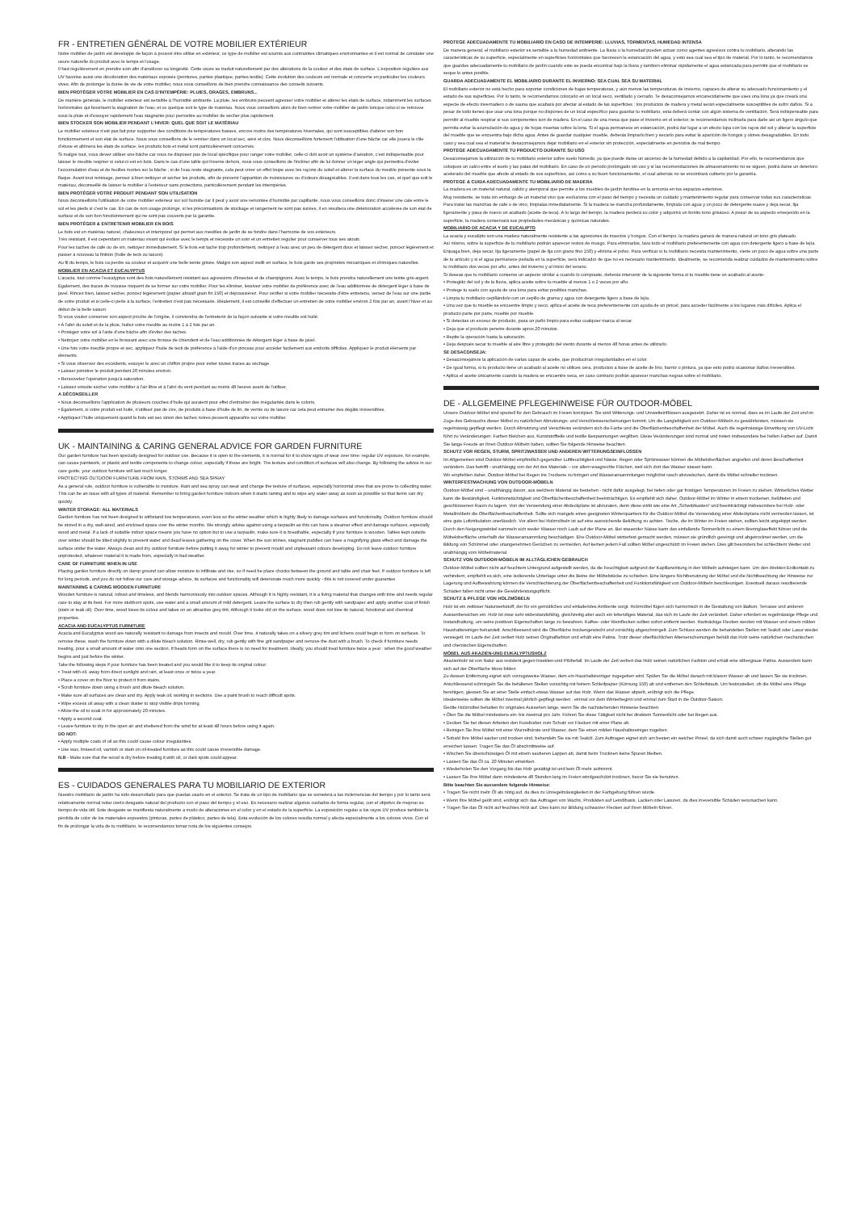FR - ENTRETIEN GÉNÉRAL DE VOTRE MOBILIER EXTÉRIEUR
Notre mobilier de jardin est développé de façon à pouvoir être utilisé en extérieur, ce type de mobilier est soumis aux contraintes climatiques environnantes et il est normal de constater une usure naturelle du produit avec le temps et l'usage.
Il faut régulièrement en prendre soin afin d'améliorer sa longévité. Cette usure se traduit naturellement par des altérations de la couleur et des états de surface. L'exposition régulière aux UV favorise aussi une décoloration des matériaux exposés (peintures, parties plastique, parties textile). Cette évolution des couleurs est normale et concerne en particulier les couleurs vives. Afin de prolonger la durée de vie de votre mobilier, nous vous conseillons de bien prendre connaissance des conseils suivants.
BIEN PROTÉGER VOTRE MOBILIER EN CAS D'INTEMPÉRIE: PLUIES, ORAGES, EMBRUNS...
De manière générale, le mobilier extérieur est sensible à l'humidité ambiante. La pluie, les embruns peuvent agresser votre mobilier et altérer les états de surface, notamment les surfaces horizontales qui favorisent la stagnation de l'eau; et ce quelque soit le type de matériau. Nous vous conseillons alors de bien rentrer votre mobilier de jardin lorsque celui-ci se retrouve sous la pluie et d'essuyer rapidement l'eau stagnante pour permettre au mobilier de sécher plus rapidement.
BIEN STOCKER SON MOBILIER PENDANT L'HIVER: QUEL QUE SOIT LE MATÉRIAU
Le mobilier extérieur n'est pas fait pour supporter des conditions de températures basses, encore moins des températures hivernales, qui sont susceptibles d'altérer son bon fonctionnement et son état de surface. Nous vous conseillons de le remiser dans un local sec, aéré et clos. Nous déconseillons fortement l'utilisation d'une bâche car elle jouera le rôle d'étuve et abîmera les états de surface; les produits bois et métal sont particulièrement concernés.
Si malgré tout, vous devez utiliser une bâche car vous ne disposez pas de local spécifique pour ranger votre mobilier, celle-ci doit avoir un système d'aération, c'est indispensable pour laisser le meuble respirer si celui-ci est en bois. Dans le cas d'une table qui hiverne dehors, nous vous conseillons de l'incliner afin de lui donner un léger angle qui permettra d'éviter l'accumulation d'eau et de feuilles mortes sur la bâche ; si de l'eau reste stagnante, cela peut créer un effet loupe avec les rayons du soleil et altérer la surface du meuble présente sous la flaque. Avant tout remisage, pensez à bien nettoyer et sécher les produits, afin de prévenir l'apparition de moisissures ou d'odeurs désagréables. Il est dans tous les cas, et quel que soit le matériau, déconseillé de laisser le mobilier à l'extérieur sans protections, particulièrement pendant les intempéries.
BIEN PROTÉGER VOTRE PRODUIT PENDANT SON UTILISATION
Nous déconseillons l'utilisation de votre mobilier extérieur sur sol humide car il peut y avoir une remontée d'humidité par capillarité, nous vous conseillons donc d'insérer une cale entre le sol et les pieds si c'est le cas. En cas de non usage prolongé, si les préconisations de stockage et rangement ne sont pas suivies, il en résultera une détérioration accélérée de son état de surface et de son bon fonctionnement qui ne sont pas couverts par la garantie.
BIEN PROTÉGER & ENTRETENIR MOBILIER EN BOIS
Le bois est un matériau naturel, chaleureux et intemporel qui permet aux meubles de jardin de se fondre dans l'harmonie de vos extérieurs.
Très résistant, il est cependant un matériau vivant qui évolue avec le temps et nécessite un soin et un entretien régulier pour conserver tous ses atouts.
Pour les taches de café ou de vin, nettoyez immédiatement. Si le bois est taché trop profondément, nettoyez à l'eau avec un peu de détergent doux et laissez sécher, poncez légèrement et passer à nouveau la finition (huile de teck ou lasuré).
Au fil du temps, le bois va perdre sa couleur et acquérir une belle teinte grisée. Malgré son aspect vieilli en surface, le bois garde ses propriétés mécaniques et chimiques naturelles.
MOBILIER EN ACACIA ET EUCALYPTUS
L'acacia, tout comme l'eucalyptus sont des bois naturellement résistant aux agressions d'insectes et de champignons. Avec le temps, le bois prendra naturellement une teinte gris-argent. Également, des traces de mousse risquent de se former sur votre mobilier. Pour les éliminer, lessivez votre mobilier de préférence avec de l'eau additionnée de détergent léger à base de javel. Rincez bien, laissez sécher, poncez légèrement (papier abrasif grain fin 150) et dépoussiérez. Pour vérifier si votre mobilier nécessite d'être entretenu, versez de l'eau sur une partie de votre produit et si celle-ci perle à la surface, l'entretien n'est pas nécessaire. Idéalement, il est conseillé d'effectuer un entretien de votre mobilier environ 2 fois par an, avant l'hiver et au début de la belle saison.
Si vous voulez conserver son aspect proche de l'origine, il conviendra de l'entretenir de la façon suivante si votre meuble est huilé:
• À l'abri du soleil et de la pluie, huilez votre meuble au moins 1 à 2 fois par an.
• Protégez votre sol à l'aide d'une bâche afin d'éviter des taches.
• Nettoyez votre mobilier en le brossant avec une brosse de chiendent et de l'eau additionnée de détergent léger à base de javel.
• Une fois votre meuble propre et sec, appliquez l'huile de teck de préférence à l'aide d'un pinceau pour accéder facilement aux endroits difficiles. Appliquez le produit éléments par éléments.
• Si vous observez des excédents, essuyer le avec un chiffon propre pour éviter toutes traces au séchage.
• Laisser pénétrer le produit pendant 20 minutes environ.
• Renouvelez l'opération jusqu'à saturation.
• Laissez ensuite sécher votre mobilier à l'air libre et à l'abri du vent pendant au moins 48 heures avant de l'utiliser.
A DÉCONSEILLER
• Nous déconseillons l'application de plusieurs couches d'huile qui auraient pour effet d'entraîner des irrégularités dans le coloris.
• Également, si votre produit est huilé, n'utilisez pas de cire, de produits à base d'huile de lin, de vernis ou de lasuré car cela peut entrainer des dégâts irréversibles.
• Appliquez l'huile uniquement quand le bois est sec sinon des taches noires peuvent apparaître sur votre mobilier.
UK - MAINTAINING & CARING GENERAL ADVICE FOR GARDEN FURNITURE
Our garden furniture has been specially designed for outdoor use. Because it is open to the elements, it is normal for it to show signs of wear over time: regular UV exposure, for example, can cause paintwork, or plastic and textile components to change colour, especially if these are bright. The texture and condition of surfaces will also change. By following the advice in our care guide, your outdoor furniture will last much longer.
PROTECTING OUTDOOR FURNITURE FROM RAIN, STORMS AND SEA SPRAY
As a general rule, outdoor furniture is vulnerable to moisture. Rain and sea spray can wear and change the texture of surfaces, especially horizontal ones that are prone to collecting water. This can be an issue with all types of material. Remember to bring garden furniture indoors when it starts raining and to wipe any water away as soon as possible so that items can dry quickly.
WINTER STORAGE: ALL MATERIALS
Garden furniture has not been designed to withstand low temperatures; even less so the winter weather which is highly likely to damage surfaces and functionality. Outdoor furniture should be stored in a dry, well-aired, and enclosed space over the winter months. We strongly advise against using a tarpaulin as this can have a steamer effect and damage surfaces, especially wood and metal. If a lack of suitable indoor space means you have no option but to use a tarpaulin, make sure it is breathable, especially if your furniture is wooden. Tables kept outside over winter should be tilted slightly to prevent water and dead leaves gathering on the cover. When the sun shines, stagnant puddles can have a magnifying glass effect and damage the surface under the water. Always clean and dry outdoor furniture before putting it away for winter to prevent mould and unpleasant odours developing. Do not leave outdoor furniture unprotected, whatever material it is made from, especially in bad weather.
CARE OF FURNITURE WHEN IN USE
Placing garden furniture directly on damp ground can allow moisture to infiltrate and rise, so if need be place chocks between the ground and table and chair feet. If outdoor furniture is left for long periods, and you do not follow our care and storage advice, its surfaces and functionality will deteriorate much more quickly - this is not covered under guarantee
MAINTAINING & CARING WOODEN FURNITURE
Wooden furniture is natural, robust and timeless, and blends harmoniously into outdoor spaces. Although it is highly resistant, it is a living material that changes with time and needs regular care to stay at its best. For more stubborn spots, use water and a small amount of mild detergent. Leave the surface to dry then rub gently with sandpaper and apply another coat of finish (stain or teak oil). Over time, wood loses its colour and takes on an attractive grey tint. Although it looks old on the surface, wood does not lose its natural, functional and chemical properties.
ACACIA AND EUCALYPTUS FURNITURE
Acacia and Eucalyptus wood are naturally resistant to damage from insects and mould. Over time, it naturally takes on a silvery grey tint and lichens could begin to form on surfaces. To remove these, wash the furniture down with a dilute bleach solution. Rinse well, dry, rub gently with fine grit sandpaper and remove the dust with a brush. To check if furniture needs treating, pour a small amount of water onto one section. If beads form on the surface there is no need for treatment. Ideally, you should treat furniture twice a year : when the good weather begins and just before the winter.
Take the following steps if your furniture has been treated and you would like it to keep its original colour:
• Treat with oil, away from direct sunlight and rain, at least once or twice a year.
• Place a cover on the floor to protect it from stains.
• Scrub furniture down using a brush and dilute bleach solution.
• Make sure all surfaces are clean and dry. Apply teak oil, working in sections. Use a paint brush to reach difficult spots.
• Wipe excess oil away with a clean duster to stop visible drips forming.
• Allow the oil to soak in for approximately 20 minutes.
• Apply a second coat.
• Leave furniture to dry in the open air and sheltered from the wind for at least 48 hours before using it again.
DO NOT:
• Apply multiple coats of oil as this could cause colour irregularities.
• Use wax, linseed oil, varnish or stain on oil-treated furniture as this could cause irreversible damage.
N.B - Make sure that the wood is dry before treating it with oil, or dark spots could appear.
ES - CUIDADOS GENERALES PARA TU MOBILIARIO DE EXTERIOR
Nuestro mobiliario de jardín ha sido desarrollado para que puedas usarlo en el exterior. Se trata de un tipo de mobiliario que se someterá a las inclemencias del tiempo y por lo tanto será relativamente normal notar cierto desgaste natural del producto con el paso del tiempo y el uso. Es necesario realizar algunos cuidados de forma regular, con el objetivo de mejorar su tiempo de vida útil. Este desgaste se manifiesta naturalmente a modo de alteraciones en el color y en el estado de la superficie. La exposición regular a los rayos UV produce también la pérdida de color de los materiales expuestos (pinturas, partes de plástico, partes de tela). Esta evolución de los colores resulta normal y afecta especialmente a los colores vivos. Con el fin de prolongar la vida de tu mobiliario, te recomendamos tomar nota de los siguientes consejos.
PROTEGE ADECUADAMENTE TU MOBILIARIO EN CASO DE INTEMPERIE: LLUVIAS, TORMENTAS, HUMEDAD INTENSA
De manera general, el mobiliario exterior es sensible a la humedad ambiente. La lluvia o la humedad pueden actuar como agentes agresivos contra tu mobiliario, alterando las características de su superficie, especialmente en superficies horizontales que favorecen la estancación del agua, y esto sea cual sea el tipo de material. Por lo tanto, te recomendamos que guardes adecuadamente tu mobiliario de jardín cuando este se pueda encontrar bajo la lluvia y también eliminar rápidamente el agua estancada para permitir que el mobiliario se seque lo antes posible.
GUARDA ADECUADAMENTE EL MOBILIARIO DURANTE EL INVIERNO: SEA CUAL SEA SU MATERIAL
El mobiliario exterior no está hecho para soportar condiciones de bajas temperaturas, y aún menos las temperaturas de invierno, capaces de alterar su adecuado funcionamiento y el estado de sus superficies. Por lo tanto, te recomendamos colocarlo en un local seco, ventilado y cerrado. Te desaconsejamos encarecidamente que uses una lona ya que creará una especie de efecto invernadero o de sauna que acabará por afectar al estado de las superficies : los productos de madera y metal serán especialmente susceptibles de sufrir daños. Si a pesar de todo tienes que usar una lona porque no dispones de un local específico para guardar tu mobiliario, esta deberá contar con algún sistema de ventilación. Será indispensable para permitir al mueble respirar si sus componentes son de madera. En el caso de una mesa que pase el invierno en el exterior, te recomendamos inclinarla para darle así un ligero ángulo que permita evitar la acumulación de agua y de hojas muertas sobre la lona. Si el agua permanece en estancación, podrá dar lugar a un efecto lupa con los rayos del sol y alterar la superficie del mueble que se encuentra bajo dicha agua. Antes de guardar cualquier mueble, deberás limpiarlo bien y secarlo para evitar la aparición de hongos y olores desagradables. En todo caso y sea cual sea el material te desaconsejamos dejar mobiliario en el exterior sin protección, especialmente en periodos de mal tiempo.
PROTEGE ADECUADAMENTE TU PRODUCTO DURANTE SU USO
Desaconsejamos la utilización de tu mobiliario exterior sobre suelo húmedo, ya que puede darse un ascenso de la humedad debido a la capilaridad. Por ello, te recomendamos que coloques un calzo entre el suelo y las patas del mobiliario. En caso de un periodo prolongado sin uso y si las recomendaciones de almacenamiento no se siguen, podrá darse un deterioro acelerado del mueble que afecte al estado de sus superficies, así como a su buen funcionamiento, el cual además no se encontrará cubierto por la garantía.
PROTEGE & CUIDA ADECUADAMENTE TU MOBILIARIO DE MADERA
La madera es un material natural, cálido y atemporal que permite a los muebles de jardín fundirse en la armonía en tus espacios exteriores.
Muy resistente, se trata sin embargo de un material vivo que evoluciona con el paso del tiempo y necesita un cuidado y mantenimiento regular para conservar todas sus características. Para tratar las manchas de café o de vino, límpialas inmediatamente. Si la madera se mancha profundamente, límpiala con agua y un poco de detergente suave y deja secar, lija ligeramente y pasa de nuevo un acabado (aceite de teca). A lo largo del tiempo, la madera perderá su color y adquirirá un bonito tono grisáceo. A pesar de su aspecto envejecido en la superficie, la madera conservará sus propiedades mecánicas y químicas naturales.
MOBILIARIO DE ACACIA Y DE EUCALIPTO
La acacia y eucalipto son una madera naturalmente resistente a las agresiones de insectos y hongos. Con el tiempo, la madera ganará de manera natural un tono gris plateado.
Así mismo, sobre la superficie de tu mobiliario podrán aparecer restos de musgo. Para eliminarlos, lava todo el mobiliario preferentemente con agua con detergente ligero a base de lejía. Enjuaga bien, deja secar, lija ligeramente (papel de lija con grano fino 150) y elimina el polvo. Para verificar si tu mobiliario necesita mantenimiento, vierte un poco de agua sobre una parte de tu artículo y si el agua permanece perlada en la superficie, será indicador de que no es necesario mantenimiento. Idealmente, se recomienda realizar cuidados de mantenimiento sobre tu mobiliario dos veces por año, antes del invierno y al inicio del verano.
Si deseas que tu mobiliario conserve un aspecto similar a cuando lo compraste, deberás intervenir de la siguiente forma si tu mueble tiene un acabado al aceite:
• Protegido del sol y de la lluvia, aplica aceite sobre tu mueble al menos 1 o 2 veces por año.
• Protege tu suelo con ayuda de una lona para evitar posibles manchas.
• Limpia tu mobiliario cepillándolo con un cepillo de grama y agua con detergente ligero a base de lejía.
• Una vez que tu mueble se encuentre limpio y seco, aplica el aceite de teca preferentemente con ayuda de un pincel, para acceder fácilmente a los lugares más difíciles. Aplica el producto parte por parte, mueble por mueble.
• Si detectas un exceso de producto, pasa un paño limpio para evitar cualquier marca al secar.
• Deja que el producto penetre durante aprox.20 minutos.
• Repite la operación hasta la saturación.
• Deja después secar tu mueble al aire libre y protegido del viento durante al menos 48 horas antes de utilizarlo.
SE DESACONSEJA:
• Desaconsejamos la aplicación de varias capas de aceite, que producirían irregularidades en el color.
• De igual forma, si tu producto tiene un acabado al aceite no utilices cera, productos a base de aceite de lino, barniz o pintura, ya que esto podrá ocasionar daños irreversibles.
• Aplica el aceite únicamente cuando la madera se encuentre seca, en caso contrario podrán aparecer manchas negras sobre el mobiliario.
DE - ALLGEMEINE PFLEGEHINWEISE FÜR OUTDOOR-MÖBEL
Unsere Outdoor-Möbel sind speziell für den Gebrauch im Freien konzipiert. Sie sind Witterungs- und Umwelteinflüssen ausgesetzt. Daher ist es normal, dass es im Laufe der Zeit und im Zuge des Gebrauchs dieser Möbel zu natürlichen Abnutzungs- und Verschleisserscheinungen kommt. Um die Langlebigkeit von Outdoor-Möbeln zu gewährleisten, müssen sie regelmässig gepflegt werden. Durch Abnutzung und Verschleiss verändern sich die Farbe und die Oberflächenbeschaffenheit der Möbel. Auch die regelmässige Einwirkung von UV-Licht führt zu Veränderungen: Farben bleichen aus, Kunststoffteile und textile Bespannungen vergilben. Diese Veränderungen sind normal und treten insbesondere bei hellen Farben auf. Damit Sie lange Freude an Ihren Outdoor-Möbeln haben, sollten Sie folgende Hinweise beachten.
SCHUTZ VOR REGEN, STURM, SPRITZWASSER UND ANDEREN WITTERUNGSEINFLÜSSEN
Im Allgemeinen sind Outdoor-Möbel empfindlich gegenüber Luftfeuchtigkeit und Nässe. Regen oder Spritzwasser können die Möbeloberflächen angreifen und deren Beschaffenheit verändern. Das betrifft - unabhängig von der Art des Materials – vor allem waagrechte Flächen, weil sich dort das Wasser stauen kann.
Wir empfehlen daher, Outdoor-Möbel bei Regen ins Trockene zu bringen und Wasseransammlungen möglichst rasch abzuwischen, damit die Möbel schneller trocknen.
WINTERFESTMACHUNG VON OUTDOOR-MÖBELN
Outdoor-Möbel sind – unabhängig davon, aus welchem Material sie bestehen - nicht dafür ausgelegt, bei tiefen oder gar frostigen Temperaturen im Freien zu stehen. Winterliches Wetter kann die Beständigkeit, Funktionstüchtigkeit und Oberflächenbeschaffenheit beeinträchtigen. Es empfiehlt sich daher, Outdoor-Möbel im Winter in einem trockenen, belüfteten und geschlossenen Raum zu lagern. Von der Verwendung einer Abdeckplane ist abzuraten, denn diese wirkt wie eine Art „Schwitzkasten“ und beeinträchtigt insbesondere bei Holz- oder Metallmöbeln die Oberflächenbeschaffenheit. Sollte sich mangels eines geeigneten Winterquartiers für die Outdoor-Möbel die Verwendung einer Abdeckplane nicht vermeiden lassen, ist eine gute Luftzirkulation unerlässlich. Vor allem bei Holzmöbeln ist auf eine ausreichende Belüftung zu achten. Tische, die im Winter im Freien stehen, sollten leicht angekippt werden. Durch den Neigungswinkel sammeln sich weder Wasser noch Laub auf der Plane an. Bei stauender Nässe kann das einfallende Sonnenlicht zu einem Brennglaseffekt führen und die Möbeloberfläche unterhalb der Wasseransammlung beschädigen. Ehe Outdoor-Möbel winterfest gemacht werden, müssen sie gründlich gereinigt und abgetrocknet werden, um die Bildung von Schimmel oder unangenehmen Gerüchen zu vermeiden. Auf keinen jedem Fall sollten Möbel ungeschützt im Freien stehen. Dies gilt besonders bei schlechtem Wetter und unabhängig vom Möbelmaterial.
SCHUTZ VON OUTDOOR-MÖBELN IM ALLTÄGLICHEN GEBRAUCH
Outdoor-Möbel sollten nicht auf feuchtem Untergrund aufgestellt werden, da die Feuchtigkeit aufgrund der Kapillarwirkung in den Möbeln aufsteigen kann. Um den direkten Erdkontakt zu verhindern, empfiehlt es sich, eine isolierende Unterlage unter die Beine der Möbelstücke zu schieben. Eine längere Nichtbenutzung der Möbel und die Nichtbeachtung der Hinweise zur Lagerung und Aufbewahrung können die Verschlechterung der Oberflächenbeschaffenheit und Funktionsfähigkeit von Outdoor-Möbeln beschleunigen. Eventuell daraus resultierende Schäden fallen nicht unter die Gewährleistungspflicht.
SCHUTZ & PFLEGE VON HOLZMÖBELN
Holz ist ein zeitloser Naturwerkstoff, der für ein gemütliches und einladendes Ambiente sorgt. Holzmöbel fügen sich harmonisch in die Gestaltung von Balkon, Terrasse und anderen Aussenbereichen ein. Holz ist zwar sehr widerstandsfähig, gleichzeitig aber auch ein lebendiges Material, das sich im Laufe der Zeit verändert. Daher erfordert es regelmässige Pflege und Instandhaltung, um seine positiven Eigenschaften lange zu bewahren. Kaffee- oder Weinflecken sollten sofort entfernt werden. Hartnäckige Flecken werden mit Wasser und einem milden Haushaltsreiniger behandelt. Anschliessend wird die Oberfläche trockengewischt und vorsichtig abgeschmirgelt. Zum Schluss werden die behandelten Stellen mit Teaköl oder Lasur wieder versiegelt. Im Laufe der Zeit verliert Holz seinen Originalfarbton und erhält eine Patina. Trotz dieser oberflächlichen Alterserscheinungen behält das Holz seine natürlichen mechanischen und chemischen Eigenschaften.
MÖBEL AUS AKAZIEN-UND EUKALYPTUSHOLZ
Akazienholz ist von Natur aus resistent gegen Insekten-und Pilzbefall. Im Laufe der Zeit verliert das Holz seinen natürlichen Farbton und erhält eine silbergraue Patina. Ausserdem kann sich auf der Oberfläche Moos bilden
Zu dessen Entfernung eignet sich vorzugsweise Wasser, dem ein Haushaltsreiniger zugegeben wird. Spülen Sie die Möbel danach mit klarem Wasser ab und lassen Sie sie trocknen. Anschliessend schmirgeln Sie die befallenen Stellen vorsichtig mit feinem Schleifpapier (Körnung 150) ab und entfernen den Schleifstaub. Um festzustellen, ob die Möbel eine Pflege benötigen, giessen Sie an einer Stelle einfach etwas Wasser auf das Holz. Wenn das Wasser abperlt, erübrigt sich die Pflege.
Idealerweise sollten die Möbel zweimal jährlich gepflegt werden : einmal vor dem Winterbeginn und einmal zum Start in die Outdoor-Saison.
Geölte Holzmöbel behalten ihr originales Aussehen lange, wenn Sie die nachstehenden Hinweise beachten:
• Ölen Sie die Möbel mindestens ein- bis zweimal pro Jahr. Führen Sie diese Tätigkeit nicht bei direktem Sonnenlicht oder bei Regen aus.
• Decken Sie bei diesen Arbeiten den Fussboden zum Schutz vor Flecken mit einer Plane ab.
• Reinigen Sie Ihre Möbel mit einer Wurzelbürste und Wasser, dem Sie einen milden Haushaltsreiniger zugeben.
• Sobald Ihre Möbel sauber und trocken sind, behandeln Sie sie mit Teaköl. Zum Auftragen eignet sich am besten ein weicher Pinsel, da sich damit auch schwer zugängliche Stellen gut erreichen lassen. Tragen Sie das Öl abschnittweise auf.
• Wischen Sie überschüssiges Öl mit einem sauberen Lappen ab, damit beim Trocknen keine Spuren bleiben.
• Lassen Sie das Öl ca. 20 Minuten einwirken.
• Wiederholen Sie den Vorgang bis das Holz gesättigt ist und kein Öl mehr aufnimmt.
• Lassen Sie Ihre Möbel dann mindestens 48 Stunden lang im Freien windgeschützt trocknen, bevor Sie sie benutzen.
Bitte beachten Sie ausserdem folgende Hinweise:
• Tragen Sie nicht mehr Öl als nötig auf, da dies zu Unregelmässigkeiten in der Farbgebung führen würde.
• Wenn Ihre Möbel geölt sind, erübrigt sich das Auftragen von Wachs, Produkten auf Leinölbasis, Lacken oder Lasuren, da dies irreversible Schäden verursachen kann.
• Tragen Sie das Öl nicht auf feuchtes Holz auf. Dies kann zur Bildung schwarzer Flecken auf Ihren Möbeln führen.